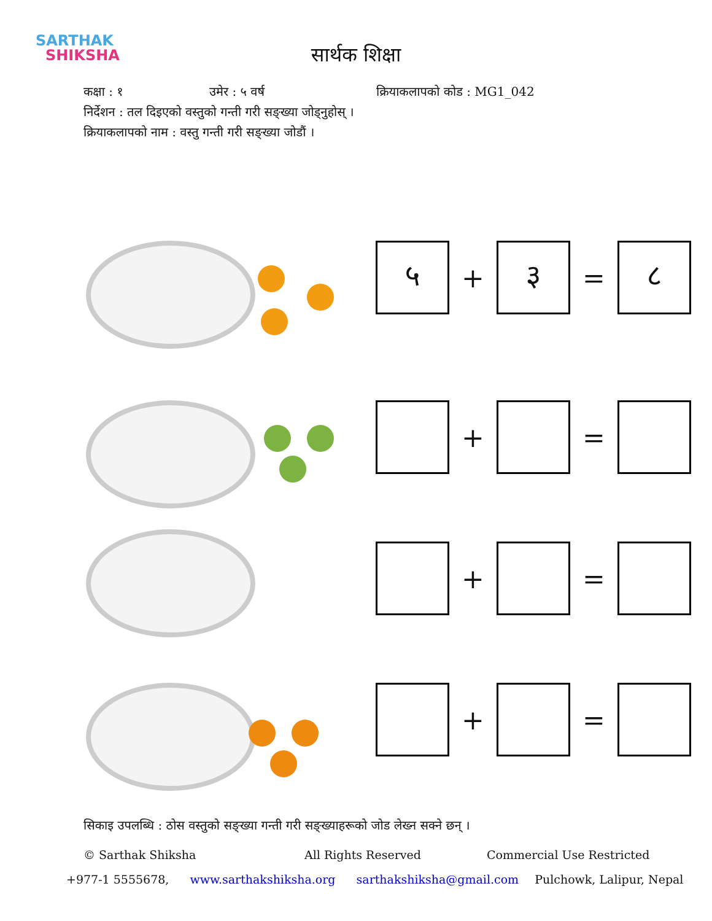SARTHAK
SHIKSHA
सार्थक शिक्षा
कक्षा : १ उमेर : ५ वर्ष क्रियाकलापको कोड : MG1_042
निर्देशन : तल दिइएको वस्तुको गन्ती गरी सङ्ख्या जोड्नुहोस् ।
क्रियाकलापको नाम : वस्तु गन्ती गरी सङ्ख्या जोडौं ।
५
+
३
=
८
+ =
+ =
+ =
सिकाइ उपलब्धि : ठोस वस्तुको सङ्ख्या गन्ती गरी सङ्ख्याहरूको जोड लेख्न सक्ने छन् ।
© Sarthak Shiksha All Rights Reserved Commercial Use Restricted
+977-1 5555678, www.sarthakshiksha.org sarthakshiksha@gmail.com Pulchowk, Lalipur, Nepal